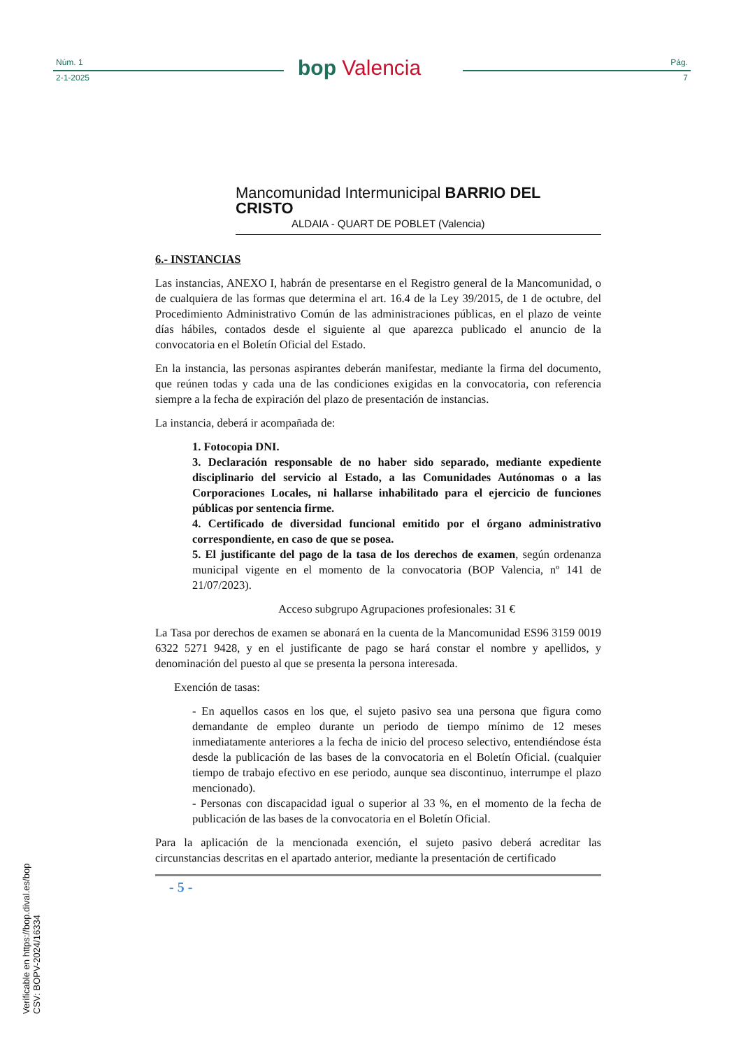Núm. 1
2-1-2025 bop Valencia Pág.
7
Mancomunidad Intermunicipal BARRIO DEL CRISTO
ALDAIA - QUART DE POBLET (Valencia)
6.- INSTANCIAS
Las instancias, ANEXO I, habrán de presentarse en el Registro general de la Mancomunidad, o de cualquiera de las formas que determina el art. 16.4 de la Ley 39/2015, de 1 de octubre, del Procedimiento Administrativo Común de las administraciones públicas, en el plazo de veinte días hábiles, contados desde el siguiente al que aparezca publicado el anuncio de la convocatoria en el Boletín Oficial del Estado.
En la instancia, las personas aspirantes deberán manifestar, mediante la firma del documento, que reúnen todas y cada una de las condiciones exigidas en la convocatoria, con referencia siempre a la fecha de expiración del plazo de presentación de instancias.
La instancia, deberá ir acompañada de:
1. Fotocopia DNI.
3. Declaración responsable de no haber sido separado, mediante expediente disciplinario del servicio al Estado, a las Comunidades Autónomas o a las Corporaciones Locales, ni hallarse inhabilitado para el ejercicio de funciones públicas por sentencia firme.
4. Certificado de diversidad funcional emitido por el órgano administrativo correspondiente, en caso de que se posea.
5. El justificante del pago de la tasa de los derechos de examen, según ordenanza municipal vigente en el momento de la convocatoria (BOP Valencia, nº 141 de 21/07/2023).
Acceso subgrupo Agrupaciones profesionales: 31 €
La Tasa por derechos de examen se abonará en la cuenta de la Mancomunidad ES96 3159 0019 6322 5271 9428, y en el justificante de pago se hará constar el nombre y apellidos, y denominación del puesto al que se presenta la persona interesada.
Exención de tasas:
- En aquellos casos en los que, el sujeto pasivo sea una persona que figura como demandante de empleo durante un periodo de tiempo mínimo de 12 meses inmediatamente anteriores a la fecha de inicio del proceso selectivo, entendiéndose ésta desde la publicación de las bases de la convocatoria en el Boletín Oficial. (cualquier tiempo de trabajo efectivo en ese periodo, aunque sea discontinuo, interrumpe el plazo mencionado).
- Personas con discapacidad igual o superior al 33 %, en el momento de la fecha de publicación de las bases de la convocatoria en el Boletín Oficial.
Para la aplicación de la mencionada exención, el sujeto pasivo deberá acreditar las circunstancias descritas en el apartado anterior, mediante la presentación de certificado
- 5 -
Verificable en https://bop.dival.es/bop
CSV: BOPV-2024/16334